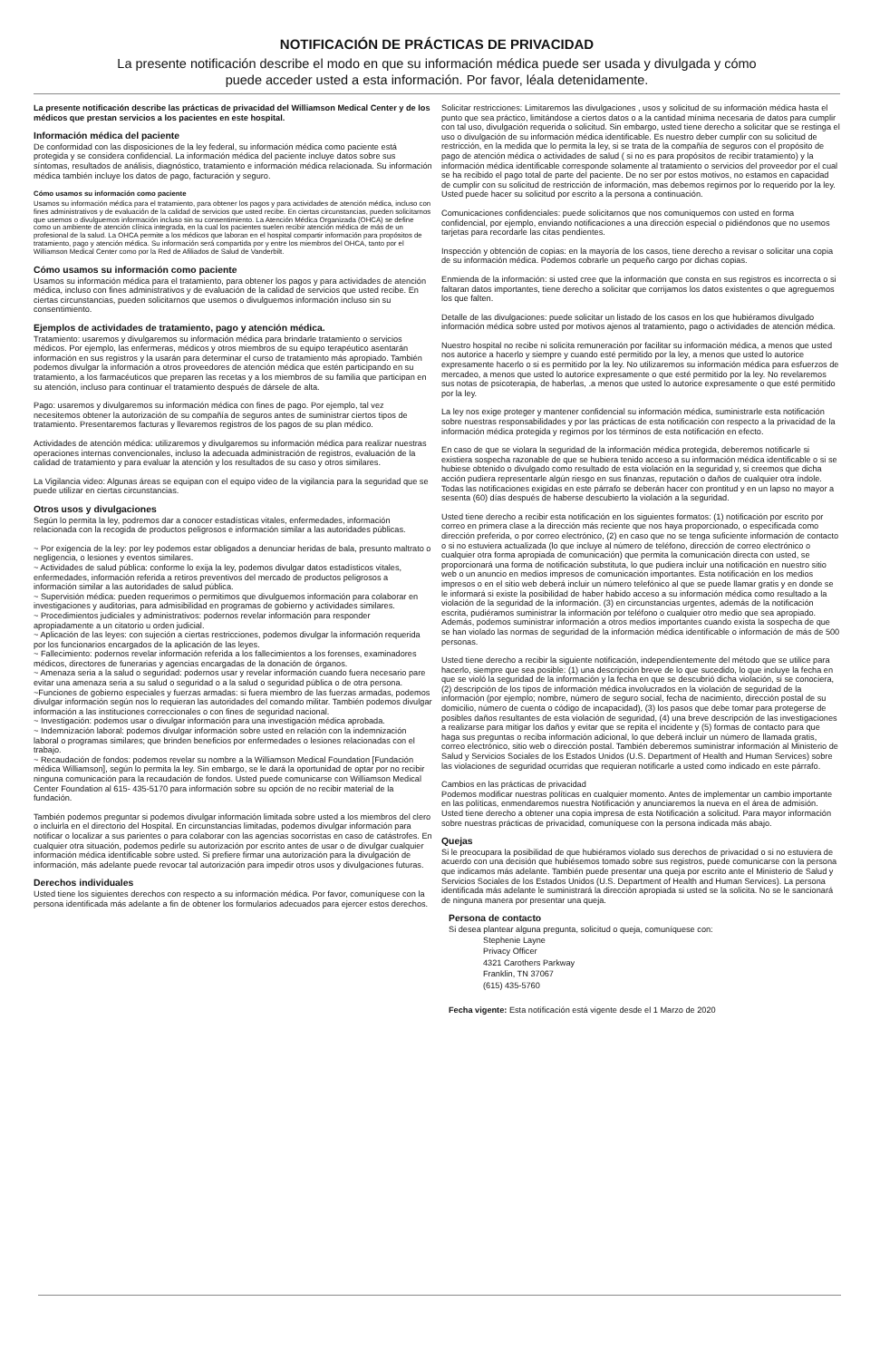NOTIFICACIÓN DE PRÁCTICAS DE PRIVACIDAD
La presente notificación describe el modo en que su información médica puede ser usada y divulgada y cómo
puede acceder usted a esta información. Por favor, léala detenidamente.
La presente notificación describe las prácticas de privacidad del Williamson Medical Center y de los médicos que prestan servicios a los pacientes en este hospital.
Información médica del paciente
De conformidad con las disposiciones de la ley federal, su información médica como paciente está protegida y se considera confidencial. La información médica del paciente incluye datos sobre sus síntomas, resultados de análisis, diagnóstico, tratamiento e información médica relacionada. Su información médica también incluye los datos de pago, facturación y seguro.
Cómo usamos su información como paciente
Usamos su información médica para el tratamiento, para obtener los pagos y para actividades de atención médica, incluso con fines administrativos y de evaluación de la calidad de servicios que usted recibe. En ciertas circunstancias, pueden solicitarnos que usemos o divulguemos información incluso sin su consentimiento. La Atención Médica Organizada (OHCA) se define como un ambiente de atención clínica integrada, en la cual los pacientes suelen recibir atención médica de más de un profesional de la salud. La OHCA permite a los médicos que laboran en el hospital compartir información para propósitos de tratamiento, pago y atención médica. Su información será compartida por y entre los miembros del OHCA, tanto por el Williamson Medical Center como por la Red de Afiliados de Salud de Vanderbilt.
Cómo usamos su información como paciente
Usamos su información médica para el tratamiento, para obtener los pagos y para actividades de atención médica, incluso con fines administrativos y de evaluación de la calidad de servicios que usted recibe. En ciertas circunstancias, pueden solicitarnos que usemos o divulguemos información incluso sin su consentimiento.
Ejemplos de actividades de tratamiento, pago y atención médica.
Tratamiento: usaremos y divulgaremos su información médica para brindarle tratamiento o servicios médicos. Por ejemplo, las enfermeras, médicos y otros miembros de su equipo terapéutico asentarán información en sus registros y la usarán para determinar el curso de tratamiento más apropiado. También podemos divulgar la información a otros proveedores de atención médica que estén participando en su tratamiento, a los farmacéuticos que preparen las recetas y a los miembros de su familia que participan en su atención, incluso para continuar el tratamiento después de dársele de alta.
Pago: usaremos y divulgaremos su información médica con fines de pago. Por ejemplo, tal vez necesitemos obtener la autorización de su compañía de seguros antes de suministrar ciertos tipos de tratamiento. Presentaremos facturas y llevaremos registros de los pagos de su plan médico.
Actividades de atención médica: utilizaremos y divulgaremos su información médica para realizar nuestras operaciones internas convencionales, incluso la adecuada administración de registros, evaluación de la calidad de tratamiento y para evaluar la atención y los resultados de su caso y otros similares.
La Vigilancia video: Algunas áreas se equipan con el equipo video de la vigilancia para la seguridad que se puede utilizar en ciertas circunstancias.
Otros usos y divulgaciones
Según lo permita la ley, podremos dar a conocer estadísticas vitales, enfermedades, información relacionada con la recogida de productos peligrosos e información similar a las autoridades públicas.
~ Por exigencia de la ley: por ley podemos estar obligados a denunciar heridas de bala, presunto maltrato o negligencia, o lesiones y eventos similares.
~ Actividades de salud pública: conforme lo exija la ley, podemos divulgar datos estadísticos vitales, enfermedades, información referida a retiros preventivos del mercado de productos peligrosos a información similar a las autoridades de salud pública.
~ Supervisión médica: pueden requerimos o permitimos que divulguemos información para colaborar en investigaciones y auditorias, para admisibilidad en programas de gobierno y actividades similares.
~ Procedimientos judiciales y administrativos: podernos revelar información para responder apropiadamente a un citatorio u orden judicial.
~ Aplicación de las leyes: con sujeción a ciertas restricciones, podemos divulgar la información requerida por los funcionarios encargados de la aplicación de las leyes.
~ Fallecimiento: podernos revelar información referida a los fallecimientos a los forenses, examinadores médicos, directores de funerarias y agencias encargadas de la donación de órganos.
~ Amenaza seria a la salud o seguridad: podernos usar y revelar información cuando fuera necesario pare evitar una amenaza seria a su salud o seguridad o a la salud o seguridad pública o de otra persona.
~Funciones de gobierno especiales y fuerzas armadas: si fuera miembro de las fuerzas armadas, podemos divulgar información según nos lo requieran las autoridades del comando militar. También podemos divulgar información a las instituciones correccionales o con fines de seguridad nacional.
~ Investigación: podemos usar o divulgar información para una investigación médica aprobada.
~ Indemnización laboral: podemos divulgar información sobre usted en relación con la indemnización laboral o programas similares; que brinden beneficios por enfermedades o lesiones relacionadas con el trabajo.
~ Recaudación de fondos: podemos revelar su nombre a la Williamson Medical Foundation [Fundación médica Williamson], según lo permita la ley. Sin embargo, se le dará la oportunidad de optar por no recibir ninguna comunicación para la recaudación de fondos. Usted puede comunicarse con Williamson Medical Center Foundation al 615- 435-5170 para información sobre su opción de no recibir material de la fundación.
También podemos preguntar si podemos divulgar información limitada sobre usted a los miembros del clero o incluirla en el directorio del Hospital. En circunstancias limitadas, podemos divulgar información para notificar o localizar a sus parientes o para colaborar con las agencias socorristas en caso de catástrofes. En cualquier otra situación, podemos pedirle su autorización por escrito antes de usar o de divulgar cualquier información médica identificable sobre usted. Si prefiere firmar una autorización para la divulgación de información, más adelante puede revocar tal autorización para impedir otros usos y divulgaciones futuras.
Derechos individuales
Usted tiene los siguientes derechos con respecto a su información médica. Por favor, comuníquese con la persona identificada más adelante a fin de obtener los formularios adecuados para ejercer estos derechos.
Solicitar restricciones: Limitaremos las divulgaciones , usos y solicitud de su información médica hasta el punto que sea práctico, limitándose a ciertos datos o a la cantidad mínima necesaria de datos para cumplir con tal uso, divulgación requerida o solicitud. Sin embargo, usted tiene derecho a solicitar que se restinga el uso o divulgación de su información médica identificable. Es nuestro deber cumplir con su solicitud de restricción, en la medida que lo permita la ley, si se trata de la compañía de seguros con el propósito de pago de atención médica o actividades de salud ( si no es para propósitos de recibir tratamiento) y la información médica identificable corresponde solamente al tratamiento o servicios del proveedor por el cual se ha recibido el pago total de parte del paciente. De no ser por estos motivos, no estamos en capacidad de cumplir con su solicitud de restricción de información, mas debemos regirnos por lo requerido por la ley. Usted puede hacer su solicitud por escrito a la persona a continuación.
Comunicaciones confidenciales: puede solicitarnos que nos comuniquemos con usted en forma confidencial, por ejemplo, enviando notificaciones a una dirección especial o pidiéndonos que no usemos tarjetas para recordarle las citas pendientes.
Inspección y obtención de copias: en la mayoría de los casos, tiene derecho a revisar o solicitar una copia de su información médica. Podemos cobrarle un pequeño cargo por dichas copias.
Enmienda de la información: si usted cree que la información que consta en sus registros es incorrecta o si faltaran datos importantes, tiene derecho a solicitar que corrijamos los datos existentes o que agreguemos los que falten.
Detalle de las divulgaciones: puede solicitar un listado de los casos en los que hubiéramos divulgado información médica sobre usted por motivos ajenos al tratamiento, pago o actividades de atención médica.
Nuestro hospital no recibe ni solicita remuneración por facilitar su información médica, a menos que usted nos autorice a hacerlo y siempre y cuando esté permitido por la ley, a menos que usted lo autorice expresamente hacerlo o si es permitido por la ley. No utilizaremos su información médica para esfuerzos de mercadeo, a menos que usted lo autorice expresamente o que esté permitido por la ley. No revelaremos sus notas de psicoterapia, de haberlas, .a menos que usted lo autorice expresamente o que esté permitido por la ley.
La ley nos exige proteger y mantener confidencial su información médica, suministrarle esta notificación sobre nuestras responsabilidades y por las prácticas de esta notificación con respecto a la privacidad de la información médica protegida y regirnos por los términos de esta notificación en efecto.
En caso de que se violara la seguridad de la información médica protegida, deberemos notificarle si existiera sospecha razonable de que se hubiera tenido acceso a su información médica identificable o si se hubiese obtenido o divulgado como resultado de esta violación en la seguridad y, si creemos que dicha acción pudiera representarle algún riesgo en sus finanzas, reputación o daños de cualquier otra índole. Todas las notificaciones exigidas en este párrafo se deberán hacer con prontitud y en un lapso no mayor a sesenta (60) días después de haberse descubierto la violación a la seguridad.
Usted tiene derecho a recibir esta notificación en los siguientes formatos: (1) notificación por escrito por correo en primera clase a la dirección más reciente que nos haya proporcionado, o especificada como dirección preferida, o por correo electrónico, (2) en caso que no se tenga suficiente información de contacto o si no estuviera actualizada (lo que incluye al número de teléfono, dirección de correo electrónico o cualquier otra forma apropiada de comunicación) que permita la comunicación directa con usted, se proporcionará una forma de notificación substituta, lo que pudiera incluir una notificación en nuestro sitio web o un anuncio en medios impresos de comunicación importantes. Esta notificación en los medios impresos o en el sitio web deberá incluir un número telefónico al que se puede llamar gratis y en donde se le informará si existe la posibilidad de haber habido acceso a su información médica como resultado a la violación de la seguridad de la información. (3) en circunstancias urgentes, además de la notificación escrita, pudiéramos suministrar la información por teléfono o cualquier otro medio que sea apropiado. Además, podemos suministrar información a otros medios importantes cuando exista la sospecha de que se han violado las normas de seguridad de la información médica identificable o información de más de 500 personas.
Usted tiene derecho a recibir la siguiente notificación, independientemente del método que se utilice para hacerlo, siempre que sea posible: (1) una descripción breve de lo que sucedido, lo que incluye la fecha en que se violó la seguridad de la información y la fecha en que se descubrió dicha violación, si se conociera, (2) descripción de los tipos de información médica involucrados en la violación de seguridad de la información (por ejemplo; nombre, número de seguro social, fecha de nacimiento, dirección postal de su domicilio, número de cuenta o código de incapacidad), (3) los pasos que debe tomar para protegerse de posibles daños resultantes de esta violación de seguridad, (4) una breve descripción de las investigaciones a realizarse para mitigar los daños y evitar que se repita el incidente y (5) formas de contacto para que haga sus preguntas o reciba información adicional, lo que deberá incluir un número de llamada gratis, correo electrónico, sitio web o dirección postal. También deberemos suministrar información al Ministerio de Salud y Servicios Sociales de los Estados Unidos (U.S. Department of Health and Human Services) sobre las violaciones de seguridad ocurridas que requieran notificarle a usted como indicado en este párrafo.
Cambios en las prácticas de privacidad
Podemos modificar nuestras políticas en cualquier momento. Antes de implementar un cambio importante en las políticas, enmendaremos nuestra Notificación y anunciaremos la nueva en el área de admisión. Usted tiene derecho a obtener una copia impresa de esta Notificación a solicitud. Para mayor información sobre nuestras prácticas de privacidad, comuníquese con la persona indicada más abajo.
Quejas
Si le preocupara la posibilidad de que hubiéramos violado sus derechos de privacidad o si no estuviera de acuerdo con una decisión que hubiésemos tomado sobre sus registros, puede comunicarse con la persona que indicamos más adelante. También puede presentar una queja por escrito ante el Ministerio de Salud y Servicios Sociales de los Estados Unidos (U.S. Department of Health and Human Services). La persona identificada más adelante le suministrará la dirección apropiada si usted se la solicita. No se le sancionará de ninguna manera por presentar una queja.
Persona de contacto
Si desea plantear alguna pregunta, solicitud o queja, comuníquese con:
Stephenie Layne
Privacy Officer
4321 Carothers Parkway
Franklin, TN 37067
(615) 435-5760
Fecha vigente: Esta notificación está vigente desde el 1 Marzo de 2020